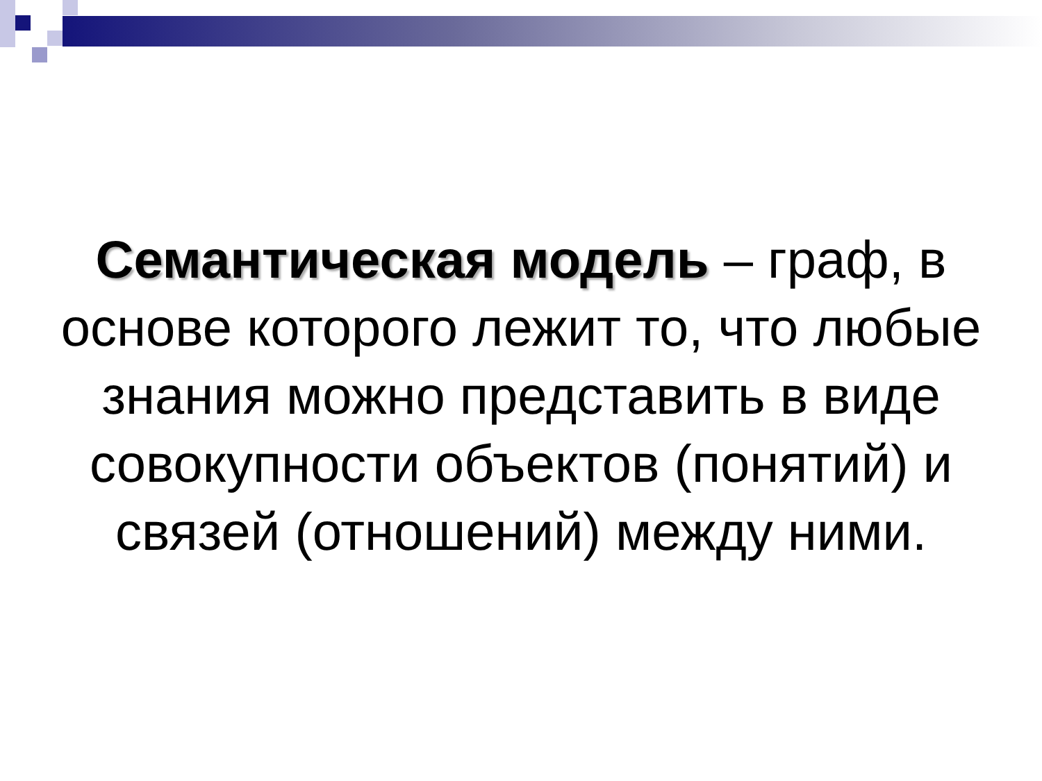Семантическая модель – граф, в основе которого лежит то, что любые знания можно представить в виде совокупности объектов (понятий) и связей (отношений) между ними.